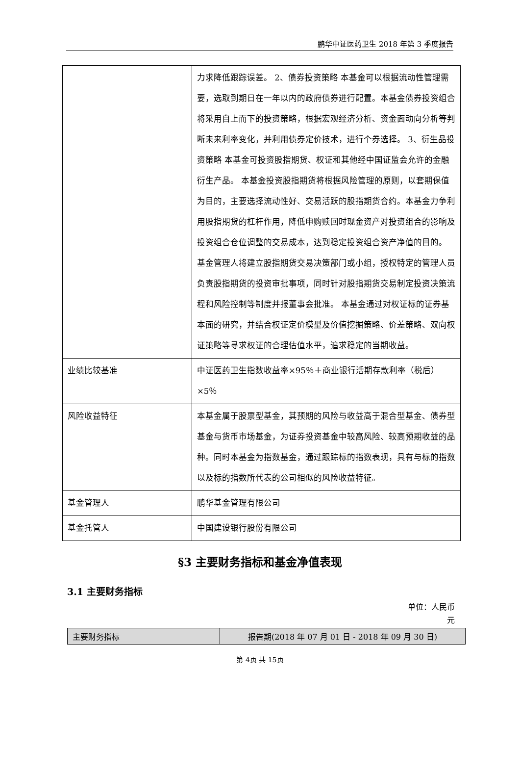鹏华中证医药卫生 2018 年第 3 季度报告
| | 力求降低跟踪误差。 2、债券投资策略 本基金可以根据流动性管理需要，选取到期日在一年以内的政府债券进行配置。本基金债券投资组合将采用自上而下的投资策略，根据宏观经济分析、资金面动向分析等判断未来利率变化，并利用债券定价技术，进行个券选择。 3、衍生品投资策略 本基金可投资股指期货、权证和其他经中国证监会允许的金融衍生产品。 本基金投资股指期货将根据风险管理的原则，以套期保值为目的，主要选择流动性好、交易活跃的股指期货合约。本基金力争利用股指期货的杠杆作用，降低申购赎回时现金资产对投资组合的影响及投资组合仓位调整的交易成本，达到稳定投资组合资产净值的目的。 基金管理人将建立股指期货交易决策部门或小组，授权特定的管理人员负责股指期货的投资审批事项，同时针对股指期货交易制定投资决策流程和风险控制等制度并报董事会批准。 本基金通过对权证标的证券基本面的研究，并结合权证定价模型及价值挖掘策略、价差策略、双向权证策略等寻求权证的合理估值水平，追求稳定的当期收益。 |
| 业绩比较基准 | 中证医药卫生指数收益率×95％＋商业银行活期存款利率（税后）×5％ |
| 风险收益特征 | 本基金属于股票型基金，其预期的风险与收益高于混合型基金、债券型基金与货币市场基金，为证券投资基金中较高风险、较高预期收益的品种。同时本基金为指数基金，通过跟踪标的指数表现，具有与标的指数以及标的指数所代表的公司相似的风险收益特征。 |
| 基金管理人 | 鹏华基金管理有限公司 |
| 基金托管人 | 中国建设银行股份有限公司 |
§3 主要财务指标和基金净值表现
3.1 主要财务指标
单位：人民币
元
| 主要财务指标 | 报告期(2018 年 07 月 01 日 - 2018 年 09 月 30 日) |
| --- | --- |
第 4页 共 15页